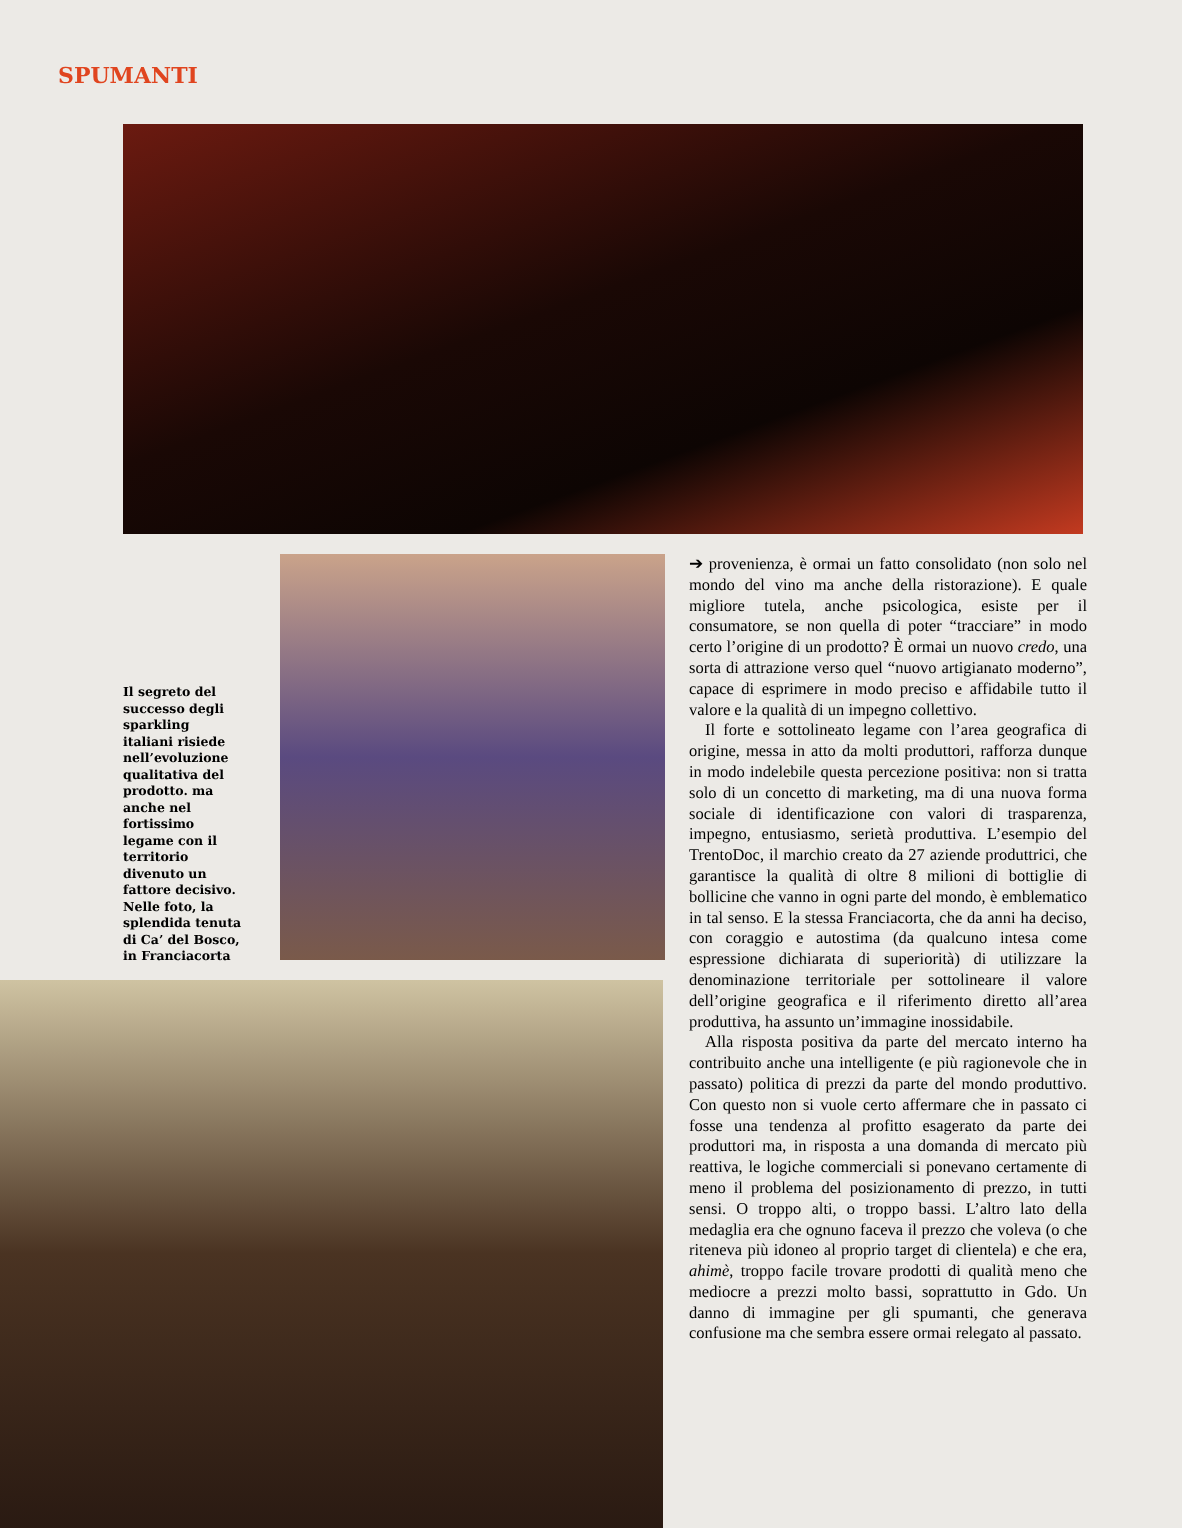SPUMANTI
Il segreto del successo degli sparkling italiani risiede nell’evoluzione qualitativa del prodotto. ma anche nel fortissimo legame con il territorio divenuto un fattore decisivo. Nelle foto, la splendida tenuta di Ca’ del Bosco, in Franciacorta
➔ provenienza, è ormai un fatto consolidato (non solo nel mondo del vino ma anche della ristorazione). E quale migliore tutela, anche psicologica, esiste per il consumatore, se non quella di poter “tracciare” in modo certo l’origine di un prodotto? È ormai un nuovo credo, una sorta di attrazione verso quel “nuovo artigianato moderno”, capace di esprimere in modo preciso e affidabile tutto il valore e la qualità di un impegno collettivo.
Il forte e sottolineato legame con l’area geografica di origine, messa in atto da molti produttori, rafforza dunque in modo indelebile questa percezione positiva: non si tratta solo di un concetto di marketing, ma di una nuova forma sociale di identificazione con valori di trasparenza, impegno, entusiasmo, serietà produttiva. L’esempio del TrentoDoc, il marchio creato da 27 aziende produttrici, che garantisce la qualità di oltre 8 milioni di bottiglie di bollicine che vanno in ogni parte del mondo, è emblematico in tal senso. E la stessa Franciacorta, che da anni ha deciso, con coraggio e autostima (da qualcuno intesa come espressione dichiarata di superiorità) di utilizzare la denominazione territoriale per sottolineare il valore dell’origine geografica e il riferimento diretto all’area produttiva, ha assunto un’immagine inossidabile.
Alla risposta positiva da parte del mercato interno ha contribuito anche una intelligente (e più ragionevole che in passato) politica di prezzi da parte del mondo produttivo. Con questo non si vuole certo affermare che in passato ci fosse una tendenza al profitto esagerato da parte dei produttori ma, in risposta a una domanda di mercato più reattiva, le logiche commerciali si ponevano certamente di meno il problema del posizionamento di prezzo, in tutti sensi. O troppo alti, o troppo bassi. L’altro lato della medaglia era che ognuno faceva il prezzo che voleva (o che riteneva più idoneo al proprio target di clientela) e che era, ahimè, troppo facile trovare prodotti di qualità meno che mediocre a prezzi molto bassi, soprattutto in Gdo. Un danno di immagine per gli spumanti, che generava confusione ma che sembra essere ormai relegato al passato.